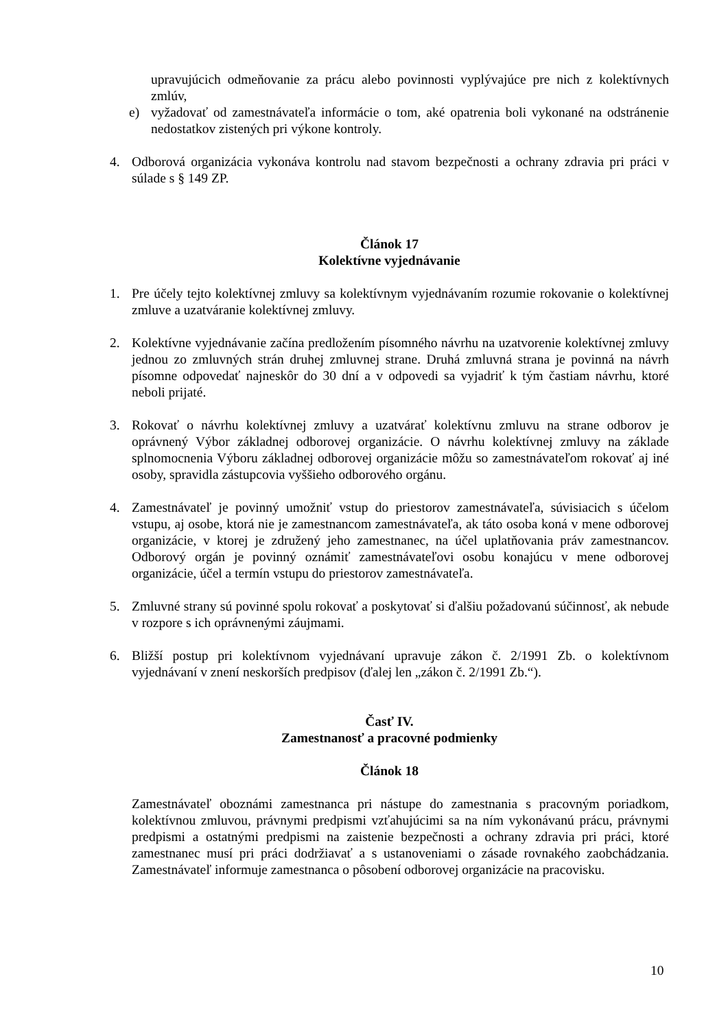upravujúcich odmeňovanie za prácu alebo povinnosti vyplývajúce pre nich z kolektívnych zmlúv,
e) vyžadovať od zamestnávateľa informácie o tom, aké opatrenia boli vykonané na odstránenie nedostatkov zistených pri výkone kontroly.
4. Odborová organizácia vykonáva kontrolu nad stavom bezpečnosti a ochrany zdravia pri práci v súlade s § 149 ZP.
Článok 17
Kolektívne vyjednávanie
1. Pre účely tejto kolektívnej zmluvy sa kolektívnym vyjednávaním rozumie rokovanie o kolektívnej zmluve a uzatváranie kolektívnej zmluvy.
2. Kolektívne vyjednávanie začína predložením písomného návrhu na uzatvorenie kolektívnej zmluvy jednou zo zmluvných strán druhej zmluvnej strane. Druhá zmluvná strana je povinná na návrh písomne odpovedať najneskôr do 30 dní a v odpovedi sa vyjadriť k tým častiam návrhu, ktoré neboli prijaté.
3. Rokovať o návrhu kolektívnej zmluvy a uzatvárať kolektívnu zmluvu na strane odborov je oprávnený Výbor základnej odborovej organizácie. O návrhu kolektívnej zmluvy na základe splnomocnenia Výboru základnej odborovej organizácie môžu so zamestnávateľom rokovať aj iné osoby, spravidla zástupcovia vyššieho odborového orgánu.
4. Zamestnávateľ je povinný umožniť vstup do priestorov zamestnávateľa, súvisiacich s účelom vstupu, aj osobe, ktorá nie je zamestnancom zamestnávateľa, ak táto osoba koná v mene odborovej organizácie, v ktorej je združený jeho zamestnanec, na účel uplatňovania práv zamestnancov. Odborový orgán je povinný oznámiť zamestnávateľovi osobu konajúcu v mene odborovej organizácie, účel a termín vstupu do priestorov zamestnávateľa.
5. Zmluvné strany sú povinné spolu rokovať a poskytovať si ďalšiu požadovanú súčinnosť, ak nebude v rozpore s ich oprávnenými záujmami.
6. Bližší postup pri kolektívnom vyjednávaní upravuje zákon č. 2/1991 Zb. o kolektívnom vyjednávaní v znení neskorších predpisov (ďalej len „zákon č. 2/1991 Zb.“).
Časť IV.
Zamestnanosť a pracovné podmienky
Článok 18
Zamestnávateľ oboznámi zamestnanca pri nástupe do zamestnania s pracovným poriadkom, kolektívnou zmluvou, právnymi predpismi vzťahujúcimi sa na ním vykonávanú prácu, právnymi predpismi a ostatnými predpismi na zaistenie bezpečnosti a ochrany zdravia pri práci, ktoré zamestnanec musí pri práci dodržiavať a s ustanoveniami o zásade rovnakého zaobchádzania. Zamestnávateľ informuje zamestnanca o pôsobení odborovej organizácie na pracovisku.
10